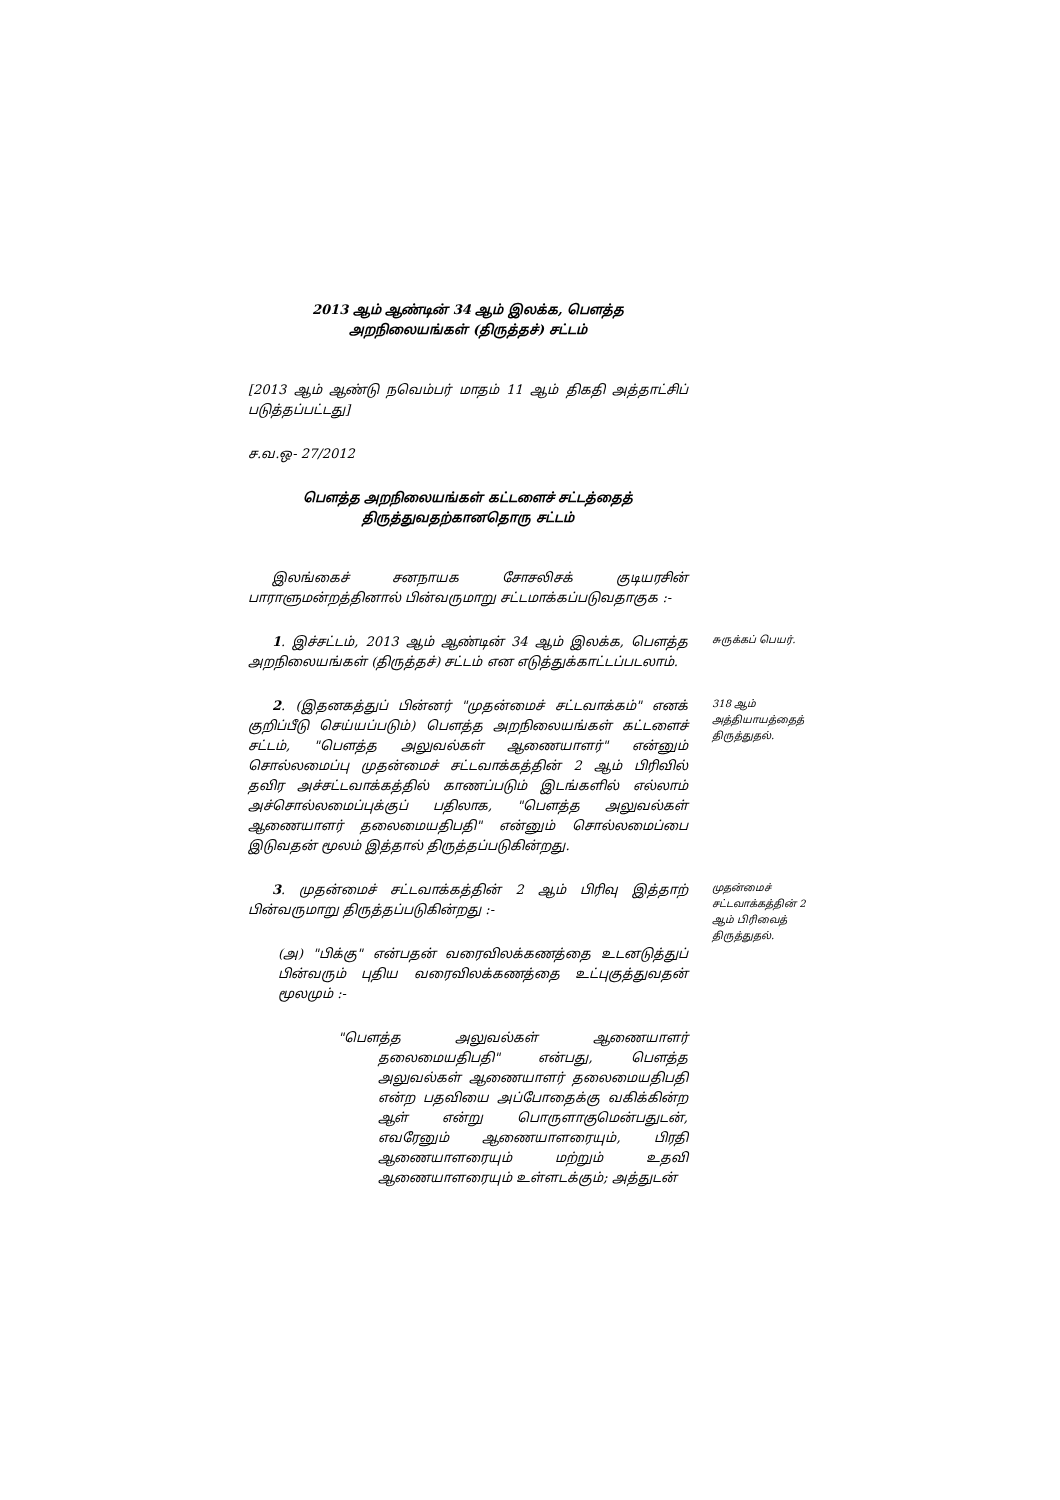2013 ஆம் ஆண்டின் 34 ஆம் இலக்க, பௌத்த
அறநிலையங்கள் (திருத்தச்) சட்டம்
[2013 ஆம் ஆண்டு நவெம்பர் மாதம் 11 ஆம் திகதி அத்தாட்சிப் படுத்தப்பட்டது]
ச.வ.ஒ- 27/2012
பௌத்த அறநிலையங்கள் கட்டளைச் சட்டத்தைத்
திருத்துவதற்கானதொரு சட்டம்
இலங்கைச் சனநாயக சோசலிசக் குடியரசின் பாராளுமன்றத்தினால் பின்வருமாறு சட்டமாக்கப்படுவதாகுக :-
1. இச்சட்டம், 2013 ஆம் ஆண்டின் 34 ஆம் இலக்க, பௌத்த அறநிலையங்கள் (திருத்தச்) சட்டம் என எடுத்துக்காட்டப்படலாம்.
சுருக்கப் பெயர்.
2. (இதனகத்துப் பின்னர் "முதன்மைச் சட்டவாக்கம்" எனக் குறிப்பீடு செய்யப்படும்) பௌத்த அறநிலையங்கள் கட்டளைச் சட்டம், "பௌத்த அலுவல்கள் ஆணையாளர்" என்னும் சொல்லமைப்பு முதன்மைச் சட்டவாக்கத்தின் 2 ஆம் பிரிவில் தவிர அச்சட்டவாக்கத்தில் காணப்படும் இடங்களில் எல்லாம் அச்சொல்லமைப்புக்குப் பதிலாக, "பௌத்த அலுவல்கள் ஆணையாளர் தலைமையதிபதி" என்னும் சொல்லமைப்பை இடுவதன் மூலம் இத்தால் திருத்தப்படுகின்றது.
318 ஆம் அத்தியாயத்தைத் திருத்துதல்.
3. முதன்மைச் சட்டவாக்கத்தின் 2 ஆம் பிரிவு இத்தாற் பின்வருமாறு திருத்தப்படுகின்றது :-
(அ) "பிக்கு" என்பதன் வரைவிலக்கணத்தை உடனடுத்துப் பின்வரும் புதிய வரைவிலக்கணத்தை உட்புகுத்துவதன் மூலமும் :-
"பௌத்த அலுவல்கள் ஆணையாளர் தலைமையதிபதி" என்பது, பௌத்த அலுவல்கள் ஆணையாளர் தலைமையதிபதி என்ற பதவியை அப்போதைக்கு வகிக்கின்ற ஆள் என்று பொருளாகுமென்பதுடன், எவரேனும் ஆணையாளரையும், பிரதி ஆணையாளரையும் மற்றும் உதவி ஆணையாளரையும் உள்ளடக்கும்; அத்துடன்
முதன்மைச் சட்டவாக்கத்தின் 2 ஆம் பிரிவைத் திருத்துதல்.